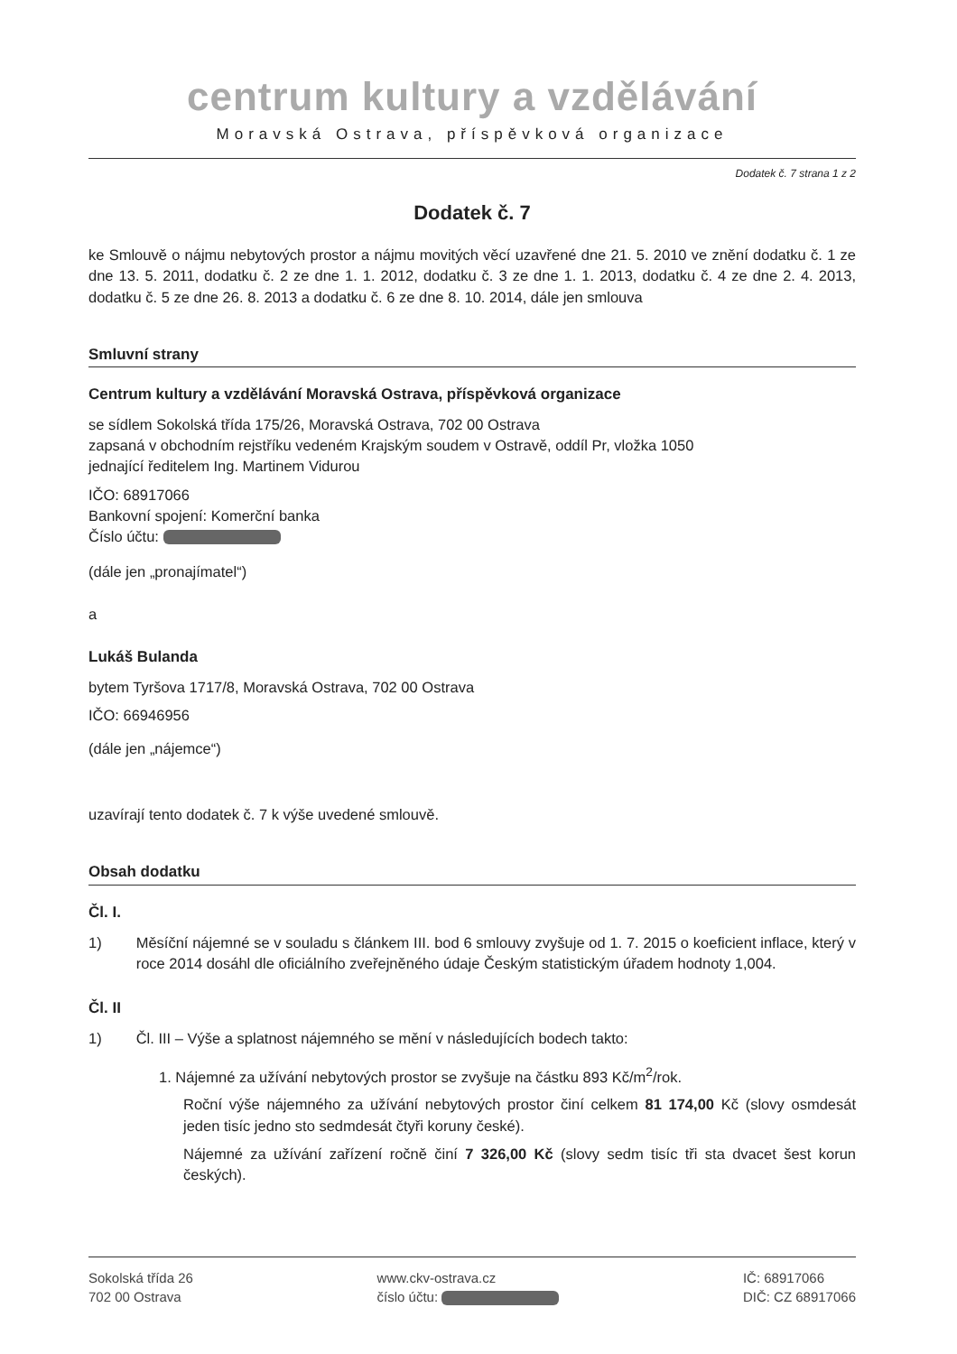centrum kultury a vzdělávání
Moravská Ostrava, příspěvková organizace
Dodatek č. 7 strana 1 z 2
Dodatek č. 7
ke Smlouvě o nájmu nebytových prostor a nájmu movitých věcí uzavřené dne 21. 5. 2010 ve znění dodatku č. 1 ze dne 13. 5. 2011, dodatku č. 2 ze dne 1. 1. 2012, dodatku č. 3 ze dne 1. 1. 2013, dodatku č. 4 ze dne 2. 4. 2013, dodatku č. 5 ze dne 26. 8. 2013 a dodatku č. 6 ze dne 8. 10. 2014, dále jen smlouva
Smluvní strany
Centrum kultury a vzdělávání Moravská Ostrava, příspěvková organizace
se sídlem Sokolská třída 175/26, Moravská Ostrava, 702 00 Ostrava
zapsaná v obchodním rejstříku vedeném Krajským soudem v Ostravě, oddíl Pr, vložka 1050
jednající ředitelem Ing. Martinem Vidurou
IČO: 68917066
Bankovní spojení: Komerční banka
Číslo účtu:
(dále jen „pronajímatel“)
a
Lukáš Bulanda
bytem Tyršova 1717/8, Moravská Ostrava, 702 00 Ostrava
IČO: 66946956
(dále jen „nájemce“)
uzavírají tento dodatek č. 7 k výše uvedené smlouvě.
Obsah dodatku
Čl. I.
1) Měsíční nájemné se v souladu s článkem III. bod 6 smlouvy zvyšuje od 1. 7. 2015 o koeficient inflace, který v roce 2014 dosáhl dle oficiálního zveřejněného údaje Českým statistickým úřadem hodnoty 1,004.
Čl. II
1) Čl. III – Výše a splatnost nájemného se mění v následujících bodech takto:
1. Nájemné za užívání nebytových prostor se zvyšuje na částku 893 Kč/m<sup>2</sup>/rok.
Roční výše nájemného za užívání nebytových prostor činí celkem 81 174,00 Kč (slovy osmdesát jeden tisíc jedno sto sedmdesát čtyři koruny české).
Nájemné za užívání zařízení ročně činí 7 326,00 Kč (slovy sedm tisíc tři sta dvacet šest korun českých).
Sokolská třída 26
702 00 Ostrava
www.ckv-ostrava.cz
číslo účtu:
IČ: 68917066
DIČ: CZ 68917066